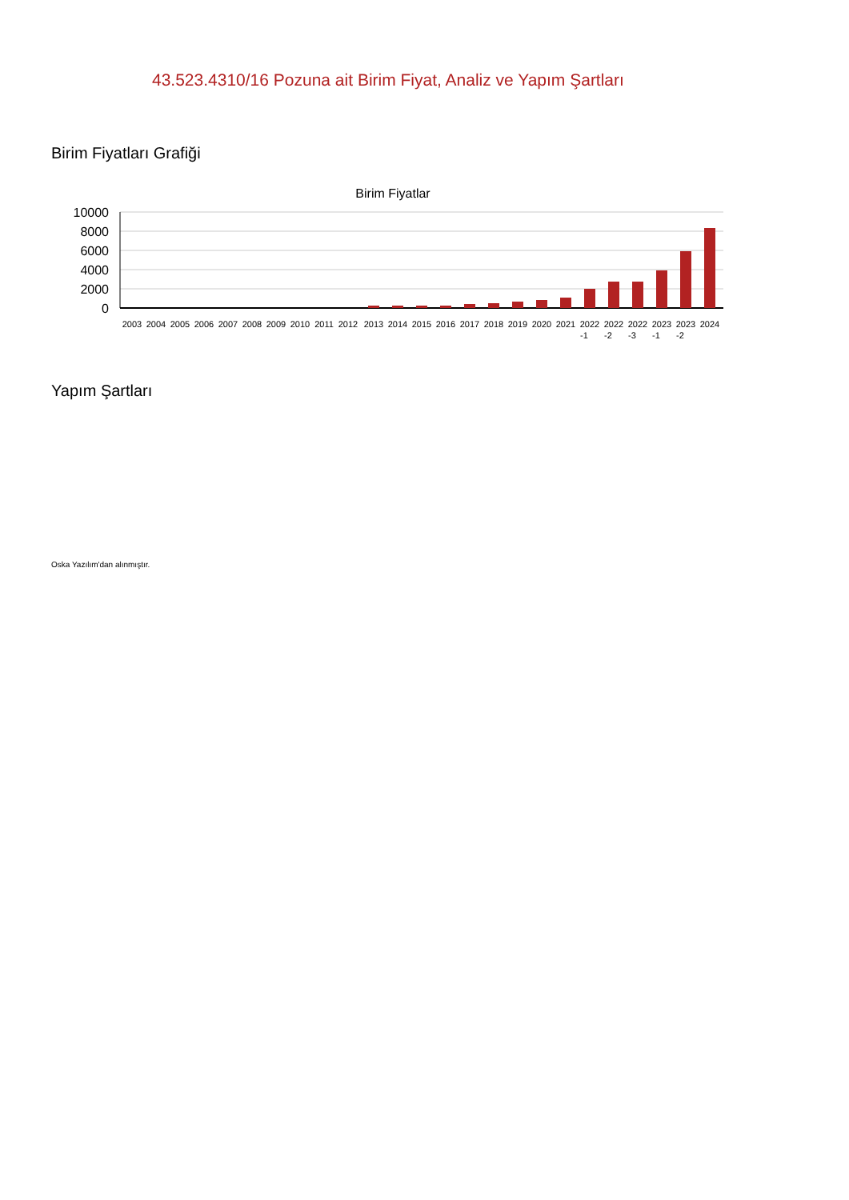43.523.4310/16 Pozuna ait Birim Fiyat, Analiz ve Yapım Şartları
Birim Fiyatları Grafiği
Birim Fiyatlar
10000
8000
6000
4000
2000
0
2003
2004
2005
2006
2007
2008
2009
2010
2011
2012
2013
2014
2015
2016
2017
2018
2019
2020
2021
2022
2022
2022
2023
2023
2024
-1
-2
-3
-1
-2
Yapım Şartları
Oska Yazılım'dan alınmıştır.